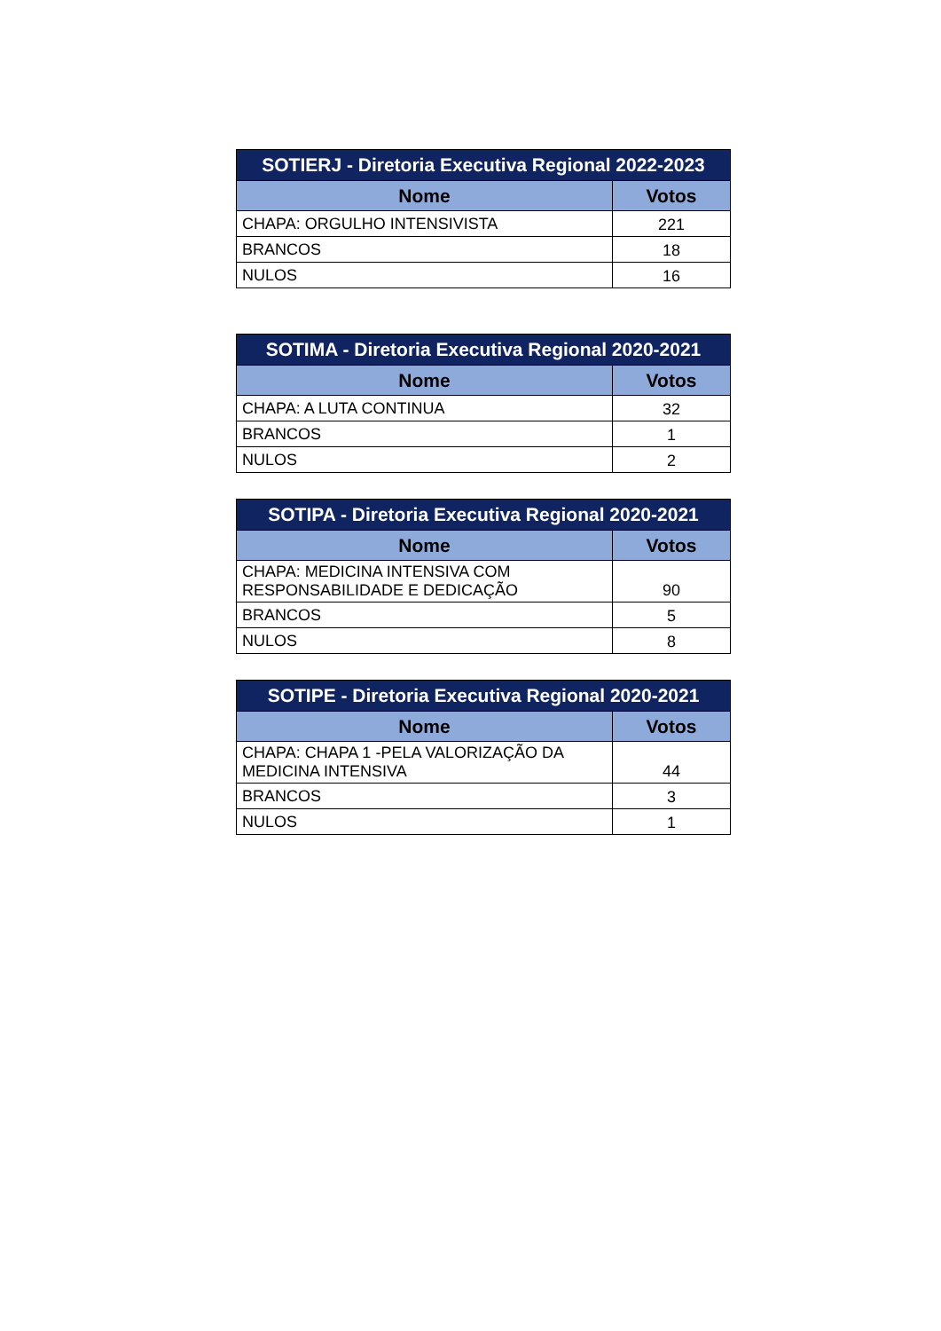| SOTIERJ - Diretoria Executiva Regional 2022-2023 | |
| --- | --- |
| Nome | Votos |
| CHAPA: ORGULHO INTENSIVISTA | 221 |
| BRANCOS | 18 |
| NULOS | 16 |
| SOTIMA - Diretoria Executiva Regional 2020-2021 | |
| --- | --- |
| Nome | Votos |
| CHAPA: A LUTA CONTINUA | 32 |
| BRANCOS | 1 |
| NULOS | 2 |
| SOTIPA - Diretoria Executiva Regional 2020-2021 | |
| --- | --- |
| Nome | Votos |
| CHAPA: MEDICINA INTENSIVA COM RESPONSABILIDADE E DEDICAÇÃO | 90 |
| BRANCOS | 5 |
| NULOS | 8 |
| SOTIPE - Diretoria Executiva Regional 2020-2021 | |
| --- | --- |
| Nome | Votos |
| CHAPA: CHAPA 1 -PELA VALORIZAÇÃO DA MEDICINA INTENSIVA | 44 |
| BRANCOS | 3 |
| NULOS | 1 |